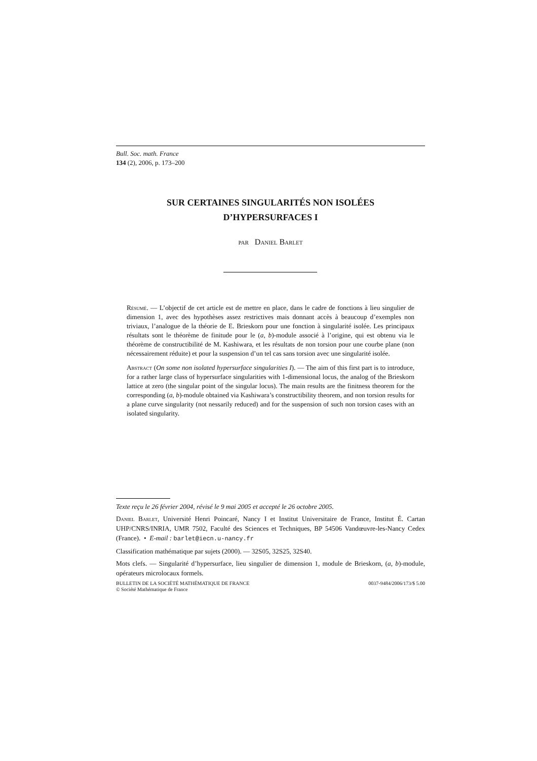Bull. Soc. math. France
134 (2), 2006, p. 173–200
SUR CERTAINES SINGULARITÉS NON ISOLÉES
D’HYPERSURFACES I
par Daniel Barlet
Résumé. — L’objectif de cet article est de mettre en place, dans le cadre de fonctions à lieu singulier de dimension 1, avec des hypothèses assez restrictives mais donnant accès à beaucoup d’exemples non triviaux, l’analogue de la théorie de E. Brieskorn pour une fonction à singularité isolée. Les principaux résultats sont le théorème de finitude pour le (a, b)-module associé à l’origine, qui est obtenu via le théorème de constructibilité de M. Kashiwara, et les résultats de non torsion pour une courbe plane (non nécessairement réduite) et pour la suspension d’un tel cas sans torsion avec une singularité isolée.
Abstract (On some non isolated hypersurface singularities I). — The aim of this first part is to introduce, for a rather large class of hypersurface singularities with 1-dimensional locus, the analog of the Brieskorn lattice at zero (the singular point of the singular locus). The main results are the finitness theorem for the corresponding (a, b)-module obtained via Kashiwara’s constructibility theorem, and non torsion results for a plane curve singularity (not nessarily reduced) and for the suspension of such non torsion cases with an isolated singularity.
Texte reçu le 26 février 2004, révisé le 9 mai 2005 et accepté le 26 octobre 2005.
Daniel Barlet, Université Henri Poincaré, Nancy I et Institut Universitaire de France, Institut É. Cartan UHP/CNRS/INRIA, UMR 7502, Faculté des Sciences et Techniques, BP 54506 Vandœuvre-les-Nancy Cedex (France). • E-mail : barlet@iecn.u-nancy.fr
Classification mathématique par sujets (2000). — 32S05, 32S25, 32S40.
Mots clefs. — Singularité d’hypersurface, lieu singulier de dimension 1, module de Brieskorn, (a, b)-module, opérateurs microlocaux formels.
BULLETIN DE LA SOCIÉTÉ MATHÉMATIQUE DE FRANCE
© Société Mathématique de France
0037-9484/2006/173/$ 5.00